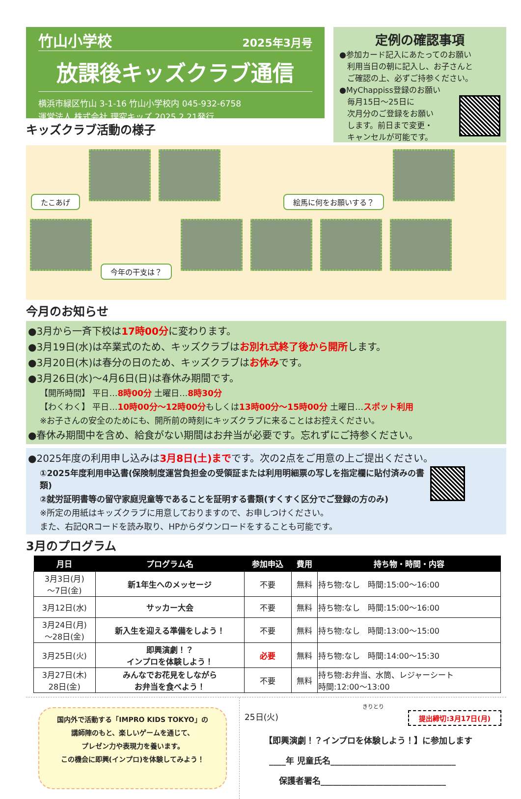竹山小学校 2025年3月号
放課後キッズクラブ通信
横浜市緑区竹山 3-1-16 竹山小学校内 045-932-6758
運営法人 株式会社 理究キッズ 2025.2.21発行
キッズクラブ活動の様子
定例の確認事項
●参加カード記入にあたってのお願い
　利用当日の朝に記入し、お子さんと
　ご確認の上、必ずご持参ください。
●MyChappiss登録のお願い
　毎月15日～25日に
　次月分のご登録をお願い
　します。前日まで変更・
　キャンセルが可能です。
たこあげ 絵馬に何をお願いする？
今年の干支は？
今月のお知らせ
●3月から一斉下校は17時00分に変わります。
●3月19日(水)は卒業式のため、キッズクラブはお別れ式終了後から開所します。
●3月20日(木)は春分の日のため、キッズクラブはお休みです。
●3月26日(水)～4月6日(日)は春休み期間です。
【開所時間】 平日…8時00分 土曜日…8時30分
【わくわく】 平日…10時00分～12時00分もしくは13時00分～15時00分 土曜日…スポット利用
※お子さんの安全のためにも、開所前の時刻にキッズクラブに来ることはお控えください。
●春休み期間中を含め、給食がない期間はお弁当が必要です。忘れずにご持参ください。
●2025年度の利用申し込みは3月8日(土)までです。次の2点をご用意の上ご提出ください。
①2025年度利用申込書(保険制度運営負担金の受領証または利用明細票の写しを指定欄に貼付済みの書類)
②就労証明書等の留守家庭児童等であることを証明する書類(すくすく区分でご登録の方のみ)
※所定の用紙はキッズクラブに用意しておりますので、お申しつけください。
また、右記QRコードを読み取り、HPからダウンロードをすることも可能です。
3月のプログラム
| 月日 | プログラム名 | 参加申込 | 費用 | 持ち物・時間・内容 |
| --- | --- | --- | --- | --- |
| 3月3日(月) ～7日(金) | 新1年生へのメッセージ | 不要 | 無料 | 持ち物:なし 時間:15:00～16:00 |
| 3月12日(水) | サッカー大会 | 不要 | 無料 | 持ち物:なし 時間:15:00～16:00 |
| 3月24日(月) ～28日(金) | 新入生を迎える準備をしよう！ | 不要 | 無料 | 持ち物:なし 時間:13:00～15:00 |
| 3月25日(火) | 即興演劇！？ インプロを体験しよう！ | 必要 | 無料 | 持ち物:なし 時間:14:00～15:30 |
| 3月27日(木) 28日(金) | みんなでお花見をしながら お弁当を食べよう！ | 不要 | 無料 | 持ち物:お弁当、水筒、レジャーシート 時間:12:00～13:00 |
国内外で活動する「IMPRO KIDS TOKYO」の
講師陣のもと、楽しいゲームを通じて、
プレゼン力や表現力を養います。
この機会に即興(インプロ)を体験してみよう！
きりとり
25日(火) 提出締切:3月17日(月)
【即興演劇！？インプロを体験しよう！】に参加します
____年 児童氏名______________________________
保護者署名______________________________